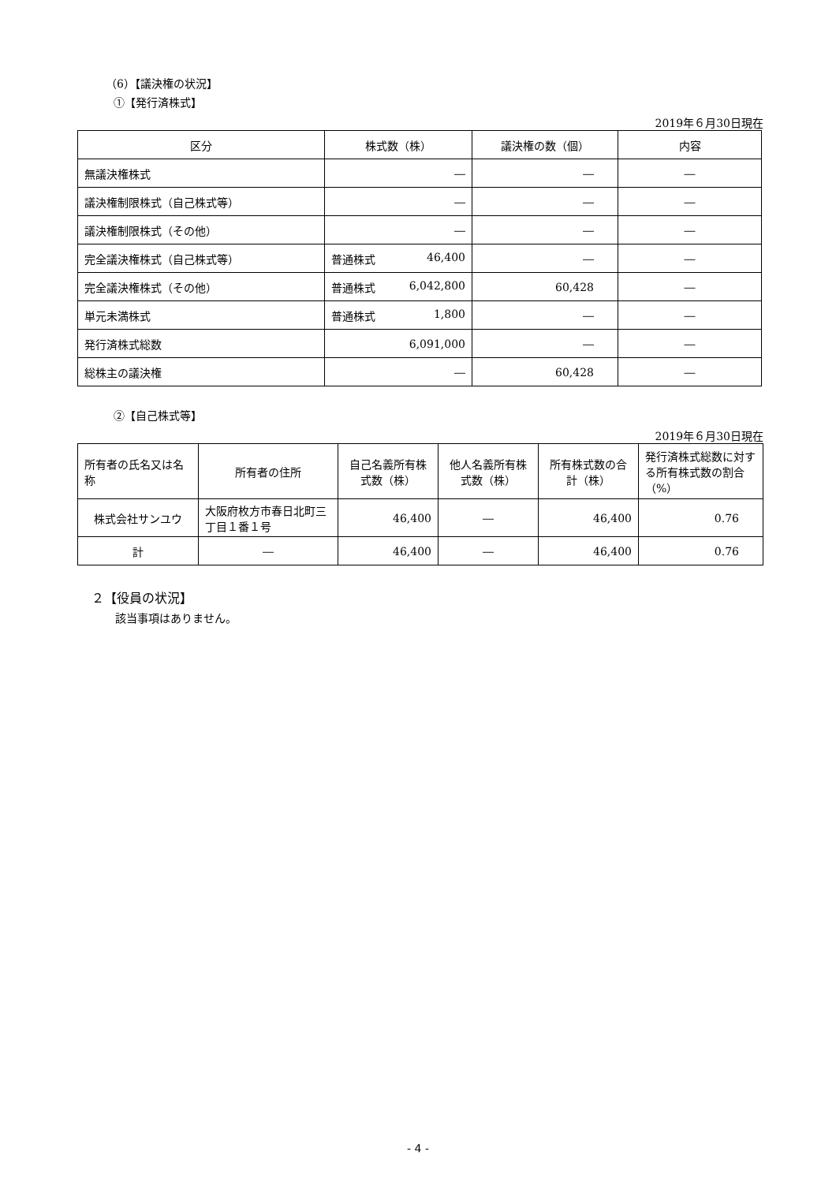（6）【議決権の状況】
①【発行済株式】
2019年６月30日現在
| 区分 | 株式数（株） | 議決権の数（個） | 内容 |
| --- | --- | --- | --- |
| 無議決権株式 | ― | ― | ― |
| 議決権制限株式（自己株式等） | ― | ― | ― |
| 議決権制限株式（その他） | ― | ― | ― |
| 完全議決権株式（自己株式等） | 普通株式 46,400 | ― | ― |
| 完全議決権株式（その他） | 普通株式 6,042,800 | 60,428 | ― |
| 単元未満株式 | 普通株式 1,800 | ― | ― |
| 発行済株式総数 | 6,091,000 | ― | ― |
| 総株主の議決権 | ― | 60,428 | ― |
②【自己株式等】
2019年６月30日現在
| 所有者の氏名又は名称 | 所有者の住所 | 自己名義所有株式数（株） | 他人名義所有株式数（株） | 所有株式数の合計（株） | 発行済株式総数に対する所有株式数の割合（%） |
| --- | --- | --- | --- | --- | --- |
| 株式会社サンユウ | 大阪府枚方市春日北町三丁目１番１号 | 46,400 | ― | 46,400 | 0.76 |
| 計 | ― | 46,400 | ― | 46,400 | 0.76 |
２【役員の状況】
該当事項はありません。
- 4 -